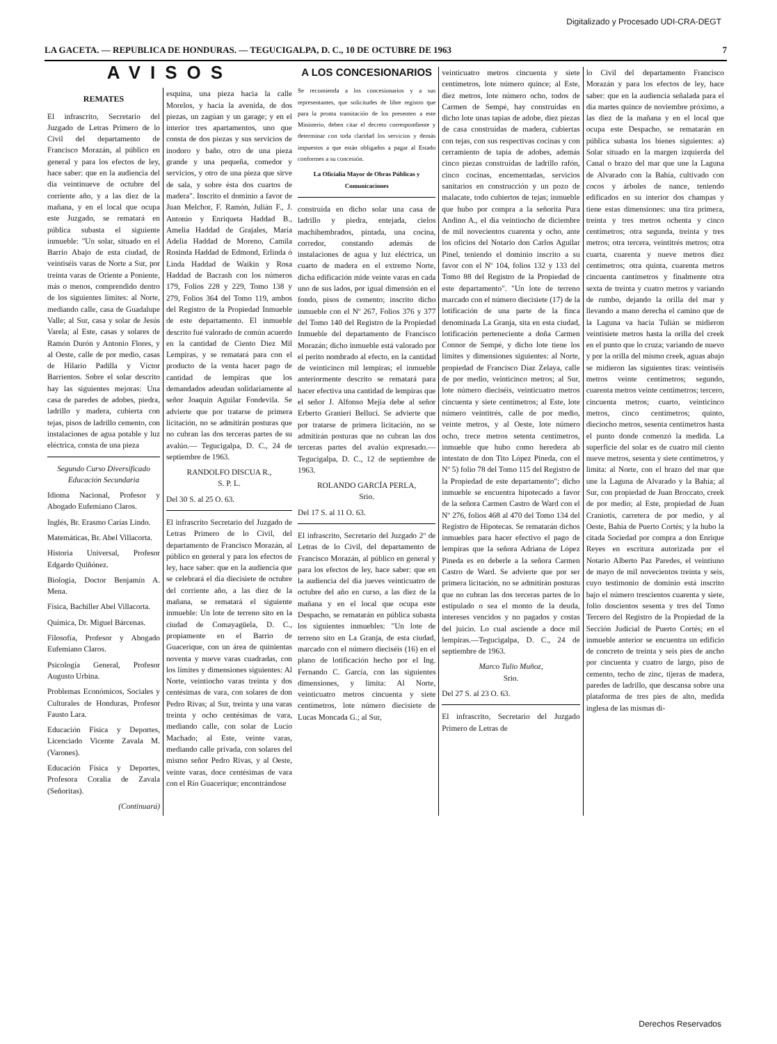Digitalizado y Procesado UDI-CRA-DEGT
LA GACETA. — REPUBLICA DE HONDURAS. — TEGUCIGALPA, D. C., 10 DE OCTUBRE DE 1963 7
AVISOS
REMATES
El infrascrito, Secretario del Juzgado de Letras Primero de lo Civil del departamento de Francisco Morazán, al público en general y para los efectos de ley, hace saber: que en la audiencia del día veintinueve de octubre del corriente año, y a las diez de la mañana, y en el local que ocupa este Juzgado, se rematará en pública subasta el siguiente inmueble: "Un solar, situado en el Barrio Abajo de esta ciudad, de veintiséis varas de Norte a Sur, por treinta varas de Oriente a Poniente, más o menos, comprendido dentro de los siguientes límites: al Norte, mediando calle, casa de Guadalupe Valle; al Sur, casa y solar de Jesús Varela; al Este, casas y solares de Ramón Durón y Antonio Flores, y al Oeste, calle de por medio, casas de Hilario Padilla y Víctor Barrientos. Sobre el solar descrito hay las siguientes mejoras: Una casa de paredes de adobes, piedra, ladrillo y madera, cubierta con tejas, pisos de ladrillo cemento, con instalaciones de agua potable y luz eléctrica, consta de una pieza
Segundo Curso Diversificado Educación Secundaria
Idioma Nacional, Profesor y Abogado Eufemiano Claros.
Inglés, Br. Erasmo Carías Lindo.
Matemáticas, Br. Abel Villacorta.
Historia Universal, Profesor Edgardo Quiñónez.
Biología, Doctor Benjamín A. Mena.
Física, Bachiller Abel Villacorta.
Química, Dr. Miguel Bárcenas.
Filosofía, Profesor y Abogado Eufemiano Claros.
Psicología General, Profesor Augusto Urbina.
Problemas Económicos, Sociales y Culturales de Honduras, Profesor Fausto Lara.
Educación Física y Deportes, Licenciado Vicente Zavala M. (Varones).
Educación Física y Deportes, Profesora Coralia de Zavala (Señoritas).
(Continuará)
esquina, una pieza hacia la calle Morelos, y hacia la avenida, de dos piezas, un zagúan y un garage; y en el interior tres apartamentos, uno que consta de dos piezas y sus servicios de inodoro y baño, otro de una pieza grande y una pequeña, comedor y servicios, y otro de una pieza que sirve de sala, y sobre ésta dos cuartos de madera". Inscrito el dominio a favor de Juan Melchor, F. Ramón, Julián F., J. Antonio y Enriqueta Haddad B., Amelia Haddad de Grajales, María Adelia Haddad de Moreno, Camila Rosinda Haddad de Edmond, Erlinda ó Linda Haddad de Waikin y Rosa Haddad de Bacrash con los números 179, Folios 228 y 229, Tomo 138 y 279, Folios 364 del Tomo 119, ambos del Registro de la Propiedad Inmueble de este departamento. El inmueble descrito fué valorado de común acuerdo en la cantidad de Ciento Diez Mil Lempiras, y se rematará para con el producto de la venta hacer pago de cantidad de lempiras que los demandados adeudan solidariamente al señor Joaquín Aguilar Fondevila. Se advierte que por tratarse de primera licitación, no se admitirán posturas que no cubran las dos terceras partes de su avalúo.— Tegucigalpa, D. C., 24 de septiembre de 1963.
RANDOLFO DISCUA R.,
S. P. L.
Del 30 S. al 25 O. 63.
El infrascrito Secretario del Juzgado de Letras Primero de lo Civil, del departamento de Francisco Morazán, al público en general y para los efectos de ley, hace saber: que en la audiencia que se celebrará el día diecisiete de octubre del corriente año, a las diez de la mañana, se rematará el siguiente inmueble: Un lote de terreno sito en la ciudad de Comayagüela, D. C., propiamente en el Barrio de Guacerique, con un área de quinientas noventa y nueve varas cuadradas, con los límites y dimensiones siguientes: Al Norte, veintiocho varas treinta y dos centésimas de vara, con solares de don Pedro Rivas; al Sur, treinta y una varas treinta y ocho centésimas de vara, mediando calle, con solar de Lucío Machado; al Este, veinte varas, mediando calle privada, con solares del mismo señor Pedro Rivas, y al Oeste, veinte varas, doce centésimas de vara con el Río Guacerique; encontrándose
A LOS CONCESIONARIOS
Se recomienda a los concesionarios y a sus representantes, que solicitudes de libre registro que para la pronta tramitación de los presenten a este Ministerio, deben citar el decreto correspondiente y determinar con toda claridad los servicios y demás impuestos a que están obligados a pagar al Estado conformes a su concesión.
La Oficialía Mayor de Obras Públicas y Comunicaciones
construída en dicho solar una casa de ladrillo y piedra, entejada, cielos machihembrados, pintada, una cocina, corredor, constando además de instalaciones de agua y luz eléctrica, un cuarto de madera en el extremo Norte, dicha edificación mide veinte varas en cada uno de sus lados, por igual dimensión en el fondo, pisos de cemento; inscrito dicho inmueble con el Nº 267, Folios 376 y 377 del Tomo 140 del Registro de la Propiedad Inmueble del departamento de Francisco Morazán; dicho inmueble está valorado por el perito nombrado al efecto, en la cantidad de veinticinco mil lempiras; el inmueble anteriormente descrito se rematará para hacer efectiva una cantidad de lempiras que el señor J. Alfonso Mejía debe al señor Erberto Granieri Belluci. Se advierte que por tratarse de primera licitación, no se admitirán posturas que no cubran las dos terceras partes del avalúo expresado.—Tegucigalpa, D. C., 12 de septiembre de 1963.
ROLANDO GARCÍA PERLA,
Srio.
Del 17 S. al 11 O. 63.
El infrascrito, Secretario del Juzgado 2º de Letras de lo Civil, del departamento de Francisco Morazán, al público en general y para los efectos de ley, hace saber: que en la audiencia del día jueves veinticuatro de octubre del año en curso, a las diez de la mañana y en el local que ocupa este Despacho, se rematarán en pública subasta los siguientes inmuebles: "Un lote de terreno sito en La Granja, de esta ciudad, marcado con el número dieciséis (16) en el plano de lotificación hecho por el Ing. Fernando C. García, con las siguientes dimensiones, y limita: Al Norte, veinticuatro metros cincuenta y siete centímetros, lote número diecisiete de Lucas Moncada G.; al Sur,
veinticuatro metros cincuenta y siete centímetros, lote número quince; al Este, diez metros, lote número ocho, todos de Carmen de Sempé, hay construídas en dicho lote unas tapias de adobe, diez piezas de casa construídas de madera, cubiertas con tejas, con sus respectivas cocinas y con cerramiento de tapia de adobes, además cinco piezas construídas de ladrillo rafón, cinco cocinas, encementadas, servicios sanitarios en construcción y un pozo de malacate, todo cubiertos de tejas; inmueble que hubo por compra a la señorita Pura Andino A., el día veintiocho de diciembre de mil novecientos cuarenta y ocho, ante los oficios del Notario don Carlos Aguilar Pinel, teniendo el dominio inscrito a su favor con el Nº 104, folios 132 y 133 del Tomo 88 del Registro de la Propiedad de este departamento". "Un lote de terreno marcado con el número diecisiete (17) de la lotificación de una parte de la finca denominada La Granja, sita en esta ciudad, lotificación perteneciente a doña Carmen Connor de Sempé, y dicho lote tiene los límites y dimensiones siguientes: al Norte, propiedad de Francisco Díaz Zelaya, calle de por medio, veinticinco metros; al Sur, lote número dieciséis, veinticuatro metros cincuenta y siete centímetros; al Este, lote número veintitrés, calle de por medio, veinte metros, y al Oeste, lote número ocho, trece metros setenta centímetros, inmueble que hubo como heredera ab intestato de don Tito López Pineda, con el Nº 5) folio 78 del Tomo 115 del Registro de la Propiedad de este departamento"; dicho inmueble se encuentra hipotecado a favor de la señora Carmen Castro de Ward con el Nº 276, folios 468 al 470 del Tomo 134 del Registro de Hipotecas. Se rematarán dichos inmuebles para hacer efectivo el pago de lempiras que la señora Adriana de López Pineda es en deberle a la señora Carmen Castro de Ward. Se advierte que por ser primera licitación, no se admitirán posturas que no cubran las dos terceras partes de lo estipulado o sea el monto de la deuda, intereses vencidos y no pagados y costas del juicio. Lo cual asciende a doce mil lempiras.—Tegucigalpa, D. C., 24 de septiembre de 1963.
Marco Tulio Muñoz,
Srio.
Del 27 S. al 23 O. 63.
El infrascrito, Secretario del Juzgado Primero de Letras de
lo Civil del departamento Francisco Morazán y para los efectos de ley, hace saber: que en la audiencia señalada para el día martes quince de noviembre próximo, a las diez de la mañana y en el local que ocupa este Despacho, se rematarán en pública subasta los bienes siguientes: a) Solar situado en la margen izquierda del Canal o brazo del mar que une la Laguna de Alvarado con la Bahía, cultivado con cocos y árboles de nance, teniendo edificados en su interior dos champas y tiene estas dimensiones: una tira primera, treinta y tres metros ochenta y cinco centímetros; otra segunda, treinta y tres metros; otra tercera, veintitrés metros; otra cuarta, cuarenta y nueve metros diez centímetros; otra quinta, cuarenta metros cincuenta cantímetros y finalmente otra sexta de treinta y cuatro metros y variando de rumbo, dejando la orilla del mar y llevando a mano derecha el camino que de la Laguna va hacia Tulián se midieron veintisiete metros hasta la orilla del creek en el punto que lo cruza; variando de nuevo y por la orilla del mismo creek, aguas abajo se midieron las siguientes tiras: veintiséis metros veinte centímetros; segundo, cuarenta metros veinte centímetros; tercero, cincuenta metros; cuarto, veinticinco metros, cinco centímetros; quinto, dieciocho metros, sesenta centímetros hasta el punto donde comenzó la medida. La superficie del solar es de cuatro mil ciento nueve metros, sesenta y siete centímetros, y limita: al Norte, con el brazo del mar que une la Laguna de Alvarado y la Bahía; al Sur, con propiedad de Juan Broccato, creek de por medio; al Este, propiedad de Juan Craniotis, carretera de por medio, y al Oeste, Bahía de Puerto Cortés; y la hubo la citada Sociedad por compra a don Enrique Reyes en escritura autorizada por el Notario Alberto Paz Paredes, el veintiuno de mayo de mil novecientos treinta y seis, cuyo testimonio de dominio está inscrito bajo el número trescientos cuarenta y siete, folio doscientos sesenta y tres del Tomo Tercero del Registro de la Propiedad de la Sección Judicial de Puerto Cortés; en el inmueble anterior se encuentra un edificio de concreto de treinta y seis pies de ancho por cincuenta y cuatro de largo, piso de cemento, techo de zinc, tijeras de madera, paredes de ladrillo, que descansa sobre una plataforma de tres pies de alto, medida inglesa de las mismas di-
Derechos Reservados